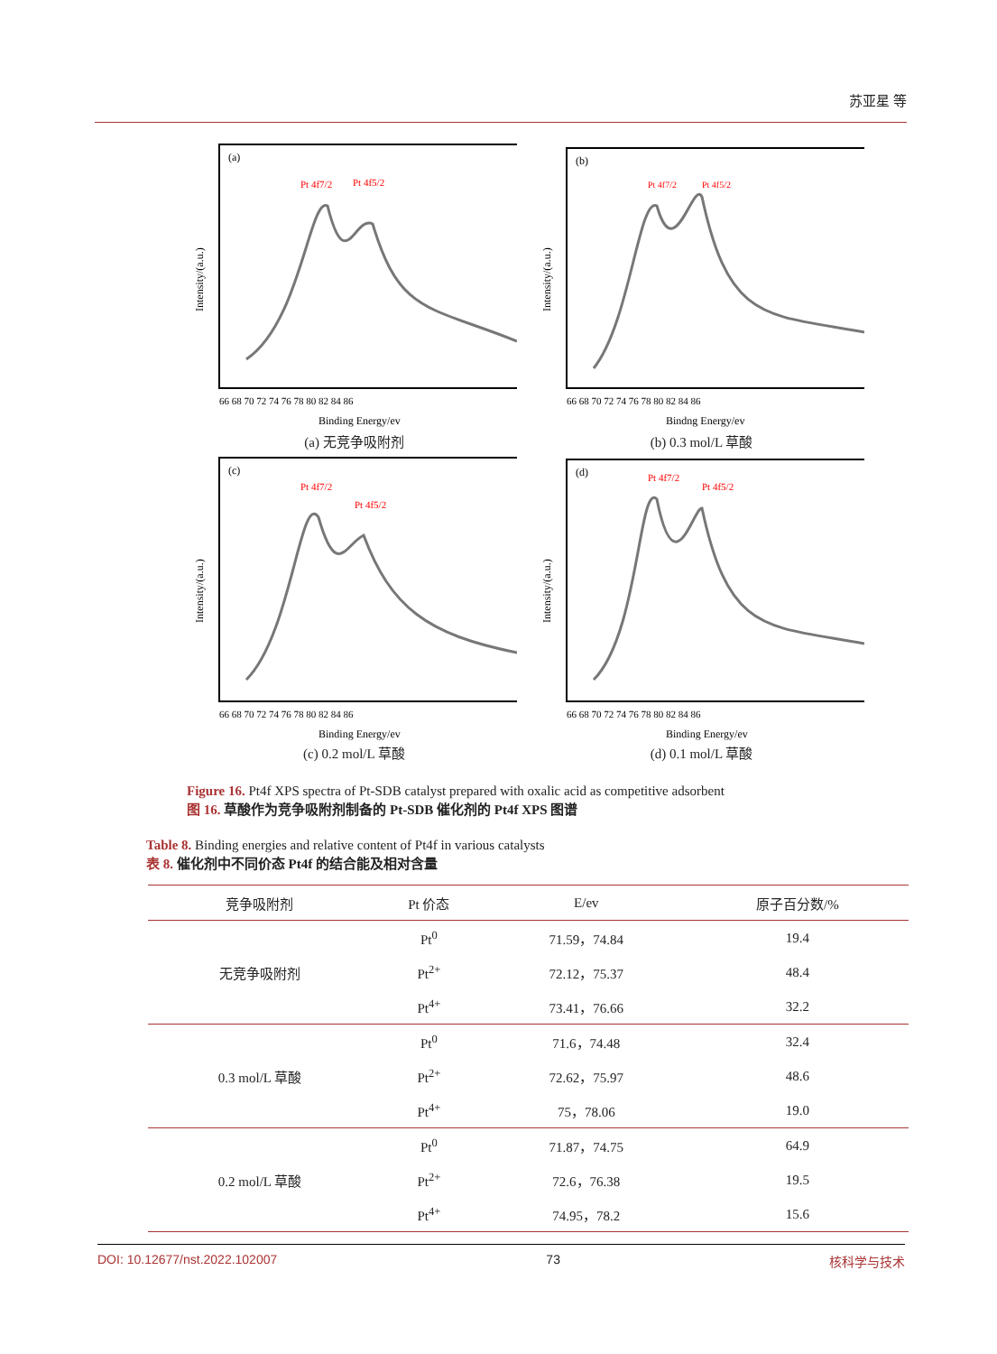苏亚星 等
(a)
Pt 4f7/2
Pt 4f5/2
Intensity/(a.u.)
66 68 70 72 74 76 78 80 82 84 86
Binding Energy/ev
(a) 无竞争吸附剂
(b)
Pt 4f7/2
Pt 4f5/2
Intensity/(a.u.)
66 68 70 72 74 76 78 80 82 84 86
Bindng Energy/ev
(b) 0.3 mol/L 草酸
(c)
Pt 4f7/2
Pt 4f5/2
Intensity/(a.u.)
66 68 70 72 74 76 78 80 82 84 86
Binding Energy/ev
(c) 0.2 mol/L 草酸
(d)
Pt 4f7/2
Pt 4f5/2
Intensity/(a.u.)
66 68 70 72 74 76 78 80 82 84 86
Binding Energy/ev
(d) 0.1 mol/L 草酸
Figure 16. Pt4f XPS spectra of Pt-SDB catalyst prepared with oxalic acid as competitive adsorbent
图 16. 草酸作为竞争吸附剂制备的 Pt-SDB 催化剂的 Pt4f XPS 图谱
Table 8. Binding energies and relative content of Pt4f in various catalysts
表 8. 催化剂中不同价态 Pt4f 的结合能及相对含量
| 竞争吸附剂 | Pt 价态 | E/ev | 原子百分数/% |
| --- | --- | --- | --- |
| 无竞争吸附剂 | Pt<sup>0</sup> | 71.59，74.84 | 19.4 |
| | Pt<sup>2+</sup> | 72.12，75.37 | 48.4 |
| | Pt<sup>4+</sup> | 73.41，76.66 | 32.2 |
| 0.3 mol/L 草酸 | Pt<sup>0</sup> | 71.6，74.48 | 32.4 |
| | Pt<sup>2+</sup> | 72.62，75.97 | 48.6 |
| | Pt<sup>4+</sup> | 75，78.06 | 19.0 |
| 0.2 mol/L 草酸 | Pt<sup>0</sup> | 71.87，74.75 | 64.9 |
| | Pt<sup>2+</sup> | 72.6，76.38 | 19.5 |
| | Pt<sup>4+</sup> | 74.95，78.2 | 15.6 |
DOI: 10.12677/nst.2022.102007 73 核科学与技术